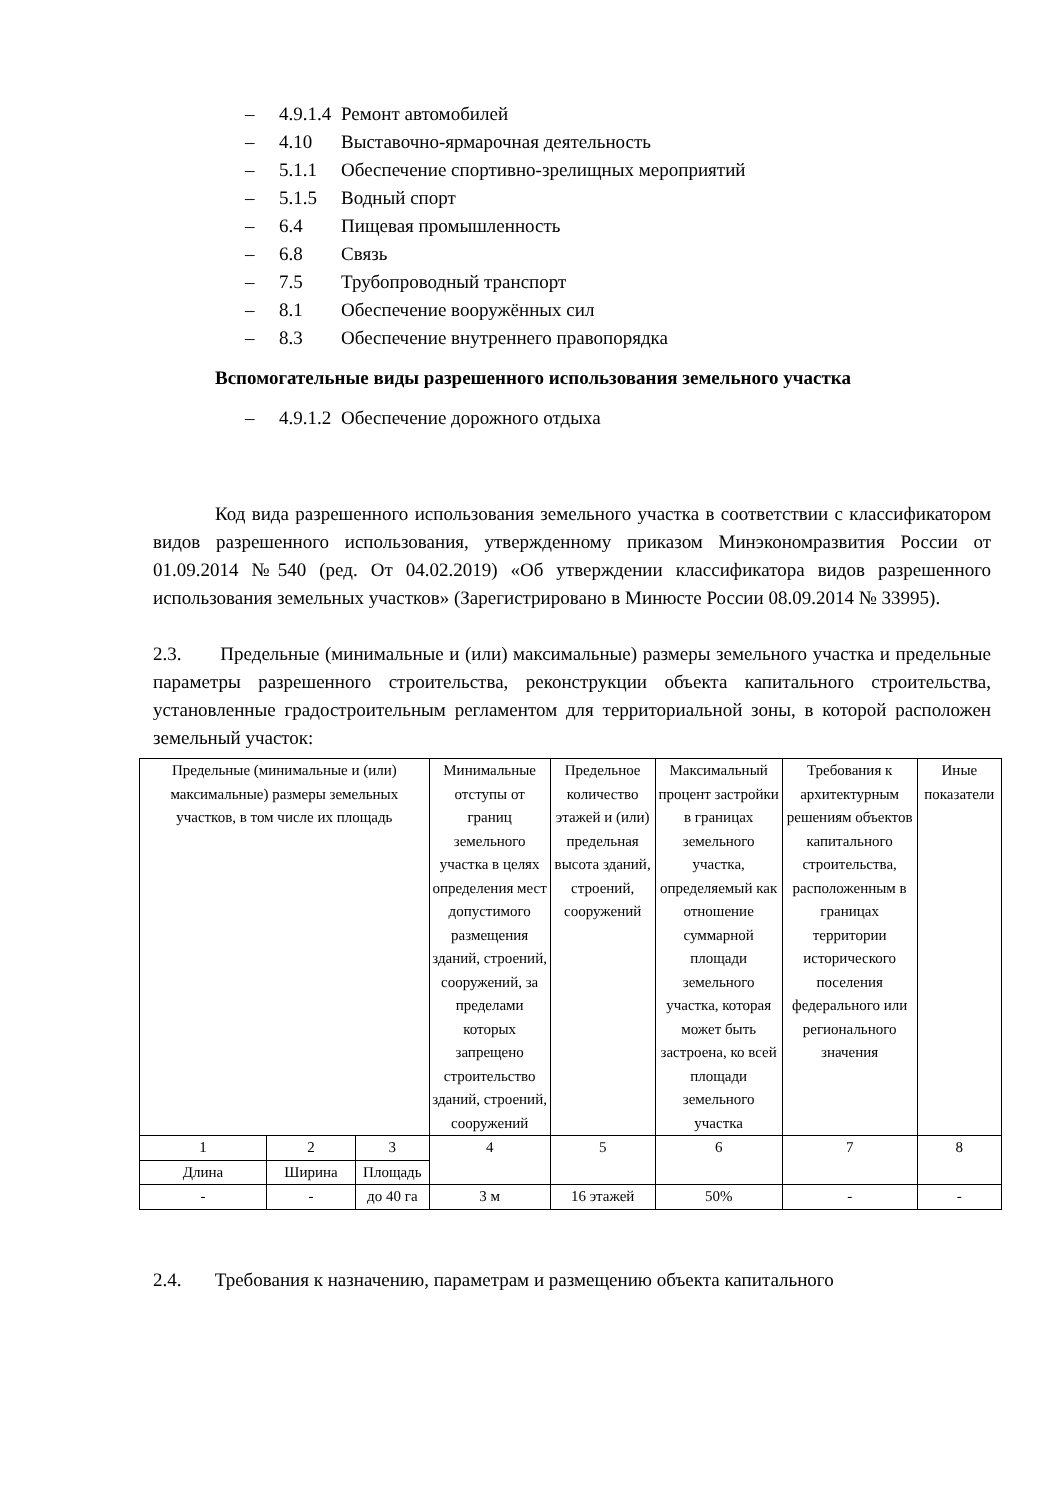– 4.9.1.4 Ремонт автомобилей
– 4.10 Выставочно-ярмарочная деятельность
– 5.1.1 Обеспечение спортивно-зрелищных мероприятий
– 5.1.5 Водный спорт
– 6.4 Пищевая промышленность
– 6.8 Связь
– 7.5 Трубопроводный транспорт
– 8.1 Обеспечение вооружённых сил
– 8.3 Обеспечение внутреннего правопорядка
Вспомогательные виды разрешенного использования земельного участка
– 4.9.1.2 Обеспечение дорожного отдыха
Код вида разрешенного использования земельного участка в соответствии с классификатором видов разрешенного использования, утвержденному приказом Минэкономразвития России от 01.09.2014 №540 (ред. От 04.02.2019) «Об утверждении классификатора видов разрешенного использования земельных участков» (Зарегистрировано в Минюсте России 08.09.2014 № 33995).
2.3. Предельные (минимальные и (или) максимальные) размеры земельного участка и предельные параметры разрешенного строительства, реконструкции объекта капитального строительства, установленные градостроительным регламентом для территориальной зоны, в которой расположен земельный участок:
| Предельные (минимальные и (или) максимальные) размеры земельных участков, в том числе их площадь | | | Минимальные отступы от границ земельного участка в целях определения мест допустимого размещения зданий, строений, сооружений, за пределами которых запрещено строительство зданий, строений, сооружений | Предельное количество этажей и (или) предельная высота зданий, строений, сооружений | Максимальный процент застройки в границах земельного участка, определяемый как отношение суммарной площади земельного участка, которая может быть застроена, ко всей площади земельного участка | Требования к архитектурным решениям объектов капитального строительства, расположенным в границах территории исторического поселения федерального или регионального значения | Иные показатели |
| 1 | 2 | 3 | 4 | 5 | 6 | 7 | 8 |
| Длина | Ширина | Площадь | | | | | |
| - | - | до 40 га | 3 м | 16 этажей | 50% | - | - |
2.4. Требования к назначению, параметрам и размещению объекта капитального